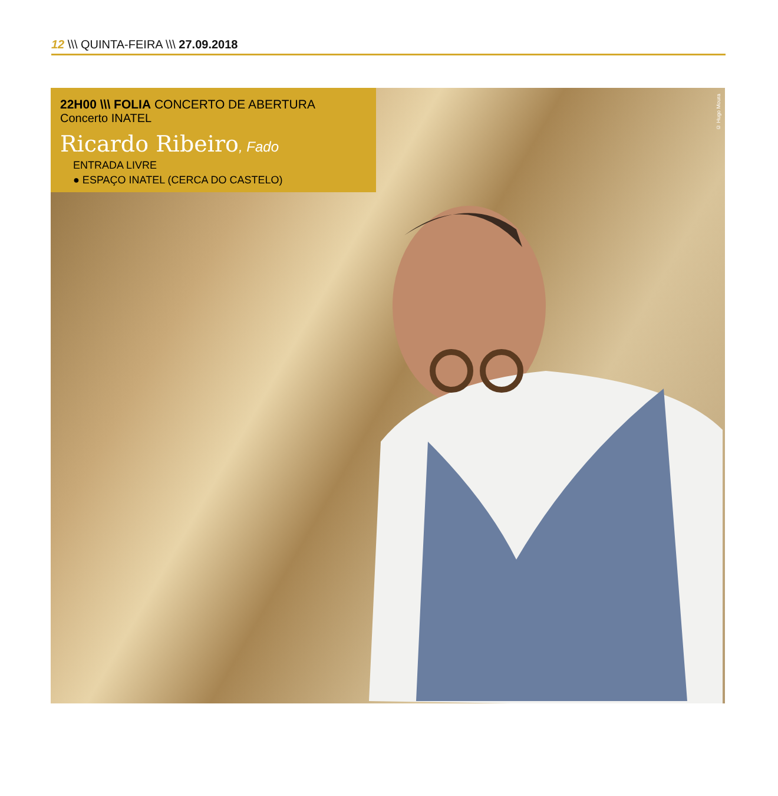12 \\\ QUINTA-FEIRA \\\ 27.09.2018
22H00 \\\ FOLIA CONCERTO DE ABERTURA
Concerto INATEL
Ricardo Ribeiro, Fado
ENTRADA LIVRE
● ESPAÇO INATEL (CERCA DO CASTELO)
© Hugo Moura